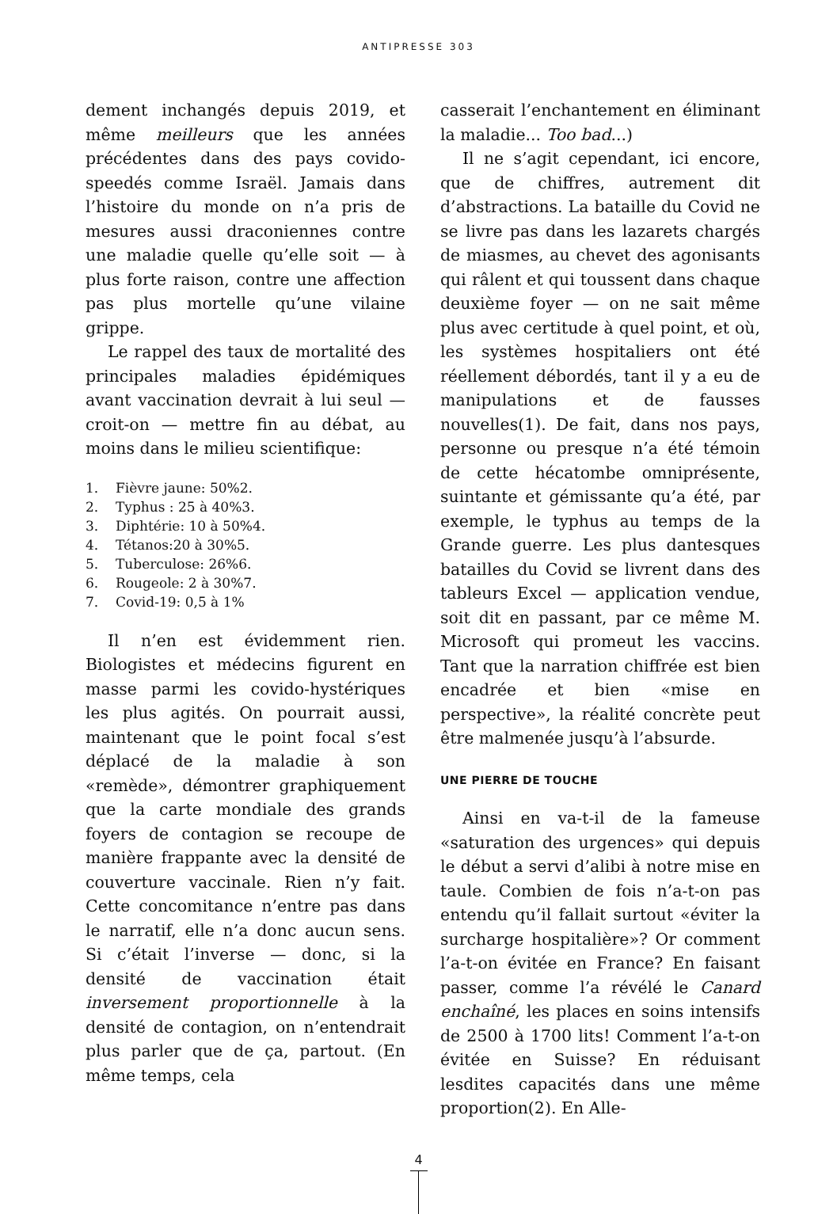ANTIPRESSE 303
dement inchangés depuis 2019, et même meilleurs que les années précédentes dans des pays covido-speedés comme Israël. Jamais dans l’histoire du monde on n’a pris de mesures aussi draconiennes contre une maladie quelle qu’elle soit — à plus forte raison, contre une affection pas plus mortelle qu’une vilaine grippe.
Le rappel des taux de mortalité des principales maladies épidémiques avant vaccination devrait à lui seul — croit-on — mettre fin au débat, au moins dans le milieu scientifique:
1. Fièvre jaune: 50%2.
2. Typhus : 25 à 40%3.
3. Diphtérie: 10 à 50%4.
4. Tétanos:20 à 30%5.
5. Tuberculose: 26%6.
6. Rougeole: 2 à 30%7.
7. Covid-19: 0,5 à 1%
Il n’en est évidemment rien. Biologistes et médecins figurent en masse parmi les covido-hystériques les plus agités. On pourrait aussi, maintenant que le point focal s’est déplacé de la maladie à son «remède», démontrer graphiquement que la carte mondiale des grands foyers de contagion se recoupe de manière frappante avec la densité de couverture vaccinale. Rien n’y fait. Cette concomitance n’entre pas dans le narratif, elle n’a donc aucun sens. Si c’était l’inverse — donc, si la densité de vaccination était inversement proportionnelle à la densité de contagion, on n’entendrait plus parler que de ça, partout. (En même temps, cela
casserait l’enchantement en éliminant la maladie... Too bad...)
Il ne s’agit cependant, ici encore, que de chiffres, autrement dit d’abstractions. La bataille du Covid ne se livre pas dans les lazarets chargés de miasmes, au chevet des agonisants qui râlent et qui toussent dans chaque deuxième foyer — on ne sait même plus avec certitude à quel point, et où, les systèmes hospitaliers ont été réellement débordés, tant il y a eu de manipulations et de fausses nouvelles(1). De fait, dans nos pays, personne ou presque n’a été témoin de cette hécatombe omniprésente, suintante et gémissante qu’a été, par exemple, le typhus au temps de la Grande guerre. Les plus dantesques batailles du Covid se livrent dans des tableurs Excel — application vendue, soit dit en passant, par ce même M. Microsoft qui promeut les vaccins. Tant que la narration chiffrée est bien encadrée et bien «mise en perspective», la réalité concrète peut être malmenée jusqu’à l’absurde.
UNE PIERRE DE TOUCHE
Ainsi en va-t-il de la fameuse «saturation des urgences» qui depuis le début a servi d’alibi à notre mise en taule. Combien de fois n’a-t-on pas entendu qu’il fallait surtout «éviter la surcharge hospitalière»? Or comment l’a-t-on évitée en France? En faisant passer, comme l’a révélé le Canard enchaîné, les places en soins intensifs de 2500 à 1700 lits! Comment l’a-t-on évitée en Suisse? En réduisant lesdites capacités dans une même proportion(2). En Alle-
4